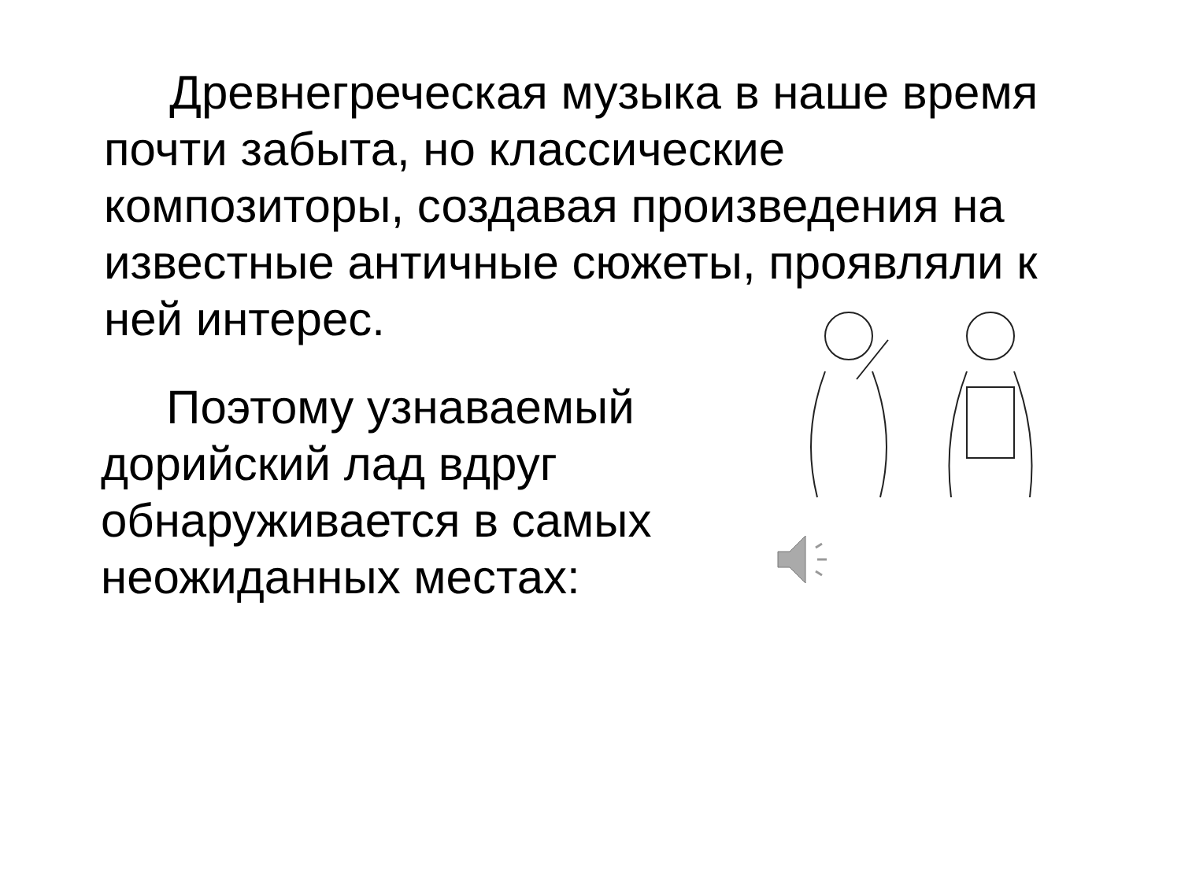Древнегреческая музыка в наше время почти забыта, но классические композиторы, создавая произведения на известные античные сюжеты, проявляли к ней интерес.
Поэтому узнаваемый дорийский лад вдруг обнаруживается в самых неожиданных местах: